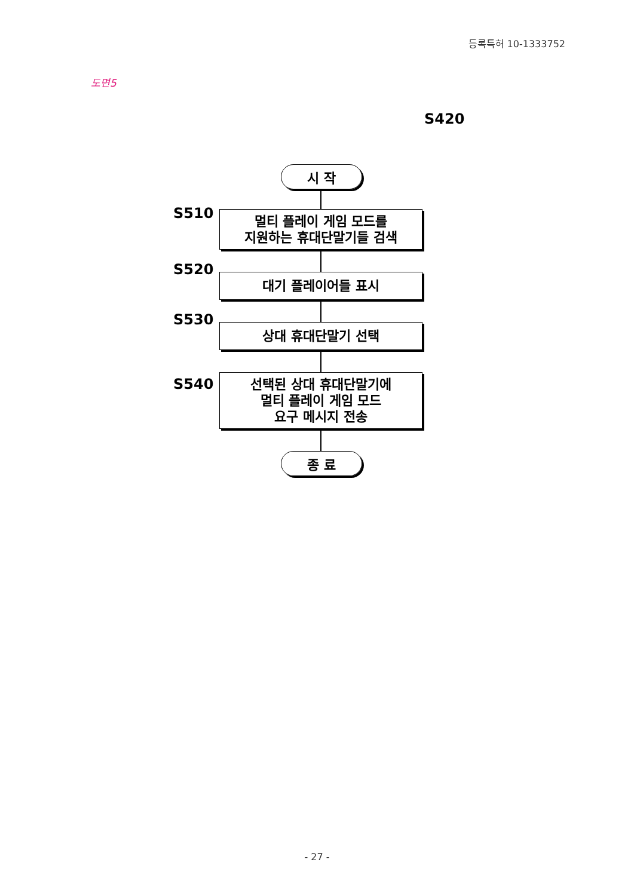등록특허 10-1333752
도면5
S420
시 작
S510
멀티 플레이 게임 모드를
지원하는 휴대단말기들 검색
S520
대기 플레이어들 표시
S530
상대 휴대단말기 선택
S540
선택된 상대 휴대단말기에
멀티 플레이 게임 모드
요구 메시지 전송
종 료
- 27 -